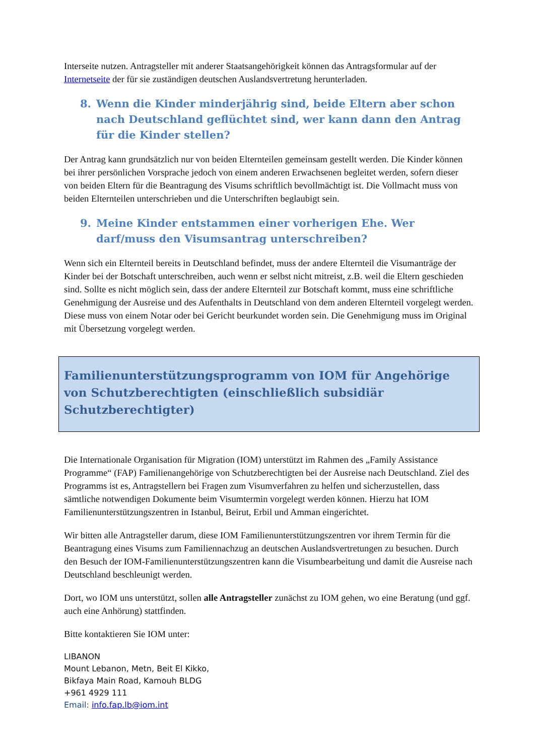Interseite nutzen. Antragsteller mit anderer Staatsangehörigkeit können das Antragsformular auf der Internetseite der für sie zuständigen deutschen Auslandsvertretung herunterladen.
8. Wenn die Kinder minderjährig sind, beide Eltern aber schon nach Deutschland geflüchtet sind, wer kann dann den Antrag für die Kinder stellen?
Der Antrag kann grundsätzlich nur von beiden Elternteilen gemeinsam gestellt werden. Die Kinder können bei ihrer persönlichen Vorsprache jedoch von einem anderen Erwachsenen begleitet werden, sofern dieser von beiden Eltern für die Beantragung des Visums schriftlich bevollmächtigt ist. Die Vollmacht muss von beiden Elternteilen unterschrieben und die Unterschriften beglaubigt sein.
9. Meine Kinder entstammen einer vorherigen Ehe. Wer darf/muss den Visumsantrag unterschreiben?
Wenn sich ein Elternteil bereits in Deutschland befindet, muss der andere Elternteil die Visumanträge der Kinder bei der Botschaft unterschreiben, auch wenn er selbst nicht mitreist, z.B. weil die Eltern geschieden sind. Sollte es nicht möglich sein, dass der andere Elternteil zur Botschaft kommt, muss eine schriftliche Genehmigung der Ausreise und des Aufenthalts in Deutschland von dem anderen Elternteil vorgelegt werden. Diese muss von einem Notar oder bei Gericht beurkundet worden sein. Die Genehmigung muss im Original mit Übersetzung vorgelegt werden.
Familienunterstützungsprogramm von IOM für Angehörige von Schutzberechtigten (einschließlich subsidiär Schutzberechtigter)
Die Internationale Organisation für Migration (IOM) unterstützt im Rahmen des „Family Assistance Programme“ (FAP) Familienangehörige von Schutzberechtigten bei der Ausreise nach Deutschland. Ziel des Programms ist es, Antragstellern bei Fragen zum Visumverfahren zu helfen und sicherzustellen, dass sämtliche notwendigen Dokumente beim Visumtermin vorgelegt werden können. Hierzu hat IOM Familienunterstützungszentren in Istanbul, Beirut, Erbil und Amman eingerichtet.
Wir bitten alle Antragsteller darum, diese IOM Familienunterstützungszentren vor ihrem Termin für die Beantragung eines Visums zum Familiennachzug an deutschen Auslandsvertretungen zu besuchen. Durch den Besuch der IOM-Familienunterstützungszentren kann die Visumbearbeitung und damit die Ausreise nach Deutschland beschleunigt werden.
Dort, wo IOM uns unterstützt, sollen alle Antragsteller zunächst zu IOM gehen, wo eine Beratung (und ggf. auch eine Anhörung) stattfinden.
Bitte kontaktieren Sie IOM unter:
LIBANON
Mount Lebanon, Metn, Beit El Kikko,
Bikfaya Main Road, Kamouh BLDG
+961 4929 111
Email: info.fap.lb@iom.int